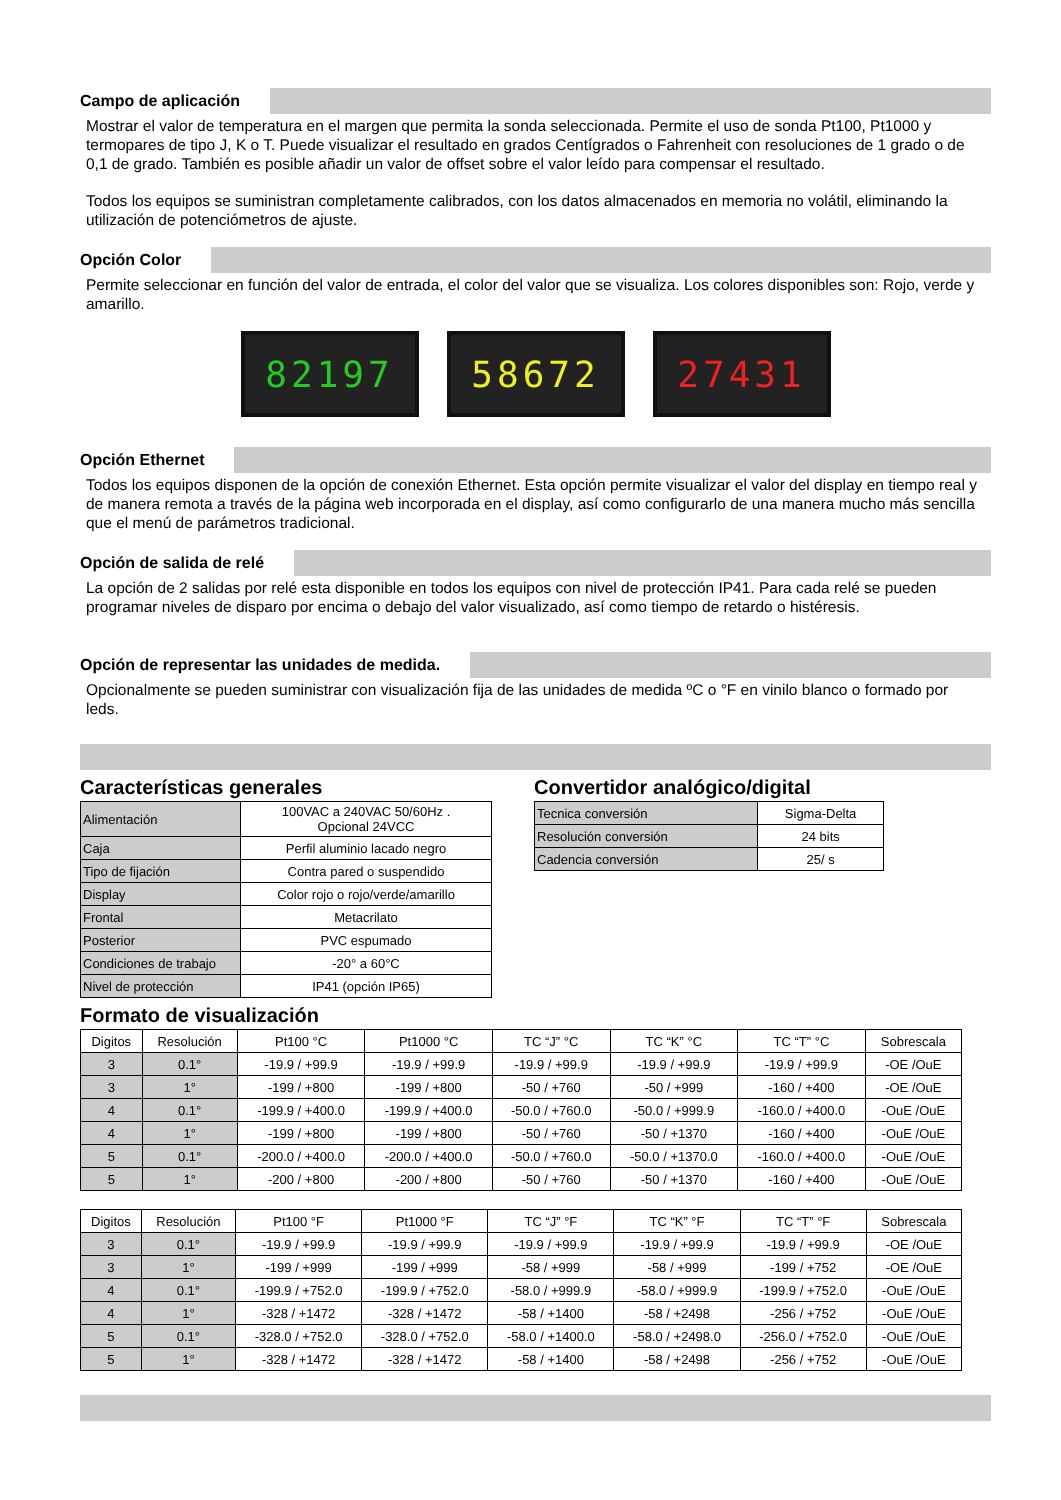Campo de aplicación
Mostrar el valor de temperatura en el margen que permita la sonda seleccionada. Permite el uso de sonda Pt100, Pt1000 y termopares de tipo J, K o T. Puede visualizar el resultado en grados Centígrados o Fahrenheit con resoluciones de 1 grado o de 0,1 de grado. También es posible añadir un valor de offset sobre el valor leído para compensar el resultado.
Todos los equipos se suministran completamente calibrados, con los datos almacenados en memoria no volátil, eliminando la utilización de potenciómetros de ajuste.
Opción Color
Permite seleccionar en función del valor de entrada, el color del valor que se visualiza. Los colores disponibles son: Rojo, verde y amarillo.
82197 58672 27431
Opción Ethernet
Todos los equipos disponen de la opción de conexión Ethernet. Esta opción permite visualizar el valor del display en tiempo real y de manera remota a través de la página web incorporada en el display, así como configurarlo de una manera mucho más sencilla que el menú de parámetros tradicional.
Opción de salida de relé
La opción de 2 salidas por relé esta disponible en todos los equipos con nivel de protección IP41. Para cada relé se pueden programar niveles de disparo por encima o debajo del valor visualizado, así como tiempo de retardo o histéresis.
Opción de representar las unidades de medida.
Opcionalmente se pueden suministrar con visualización fija de las unidades de medida ºC o °F en vinilo blanco o formado por leds.
Características generales
| Alimentación | 100VAC a 240VAC 50/60Hz . Opcional 24VCC |
| Caja | Perfil aluminio lacado negro |
| Tipo de fijación | Contra pared o suspendido |
| Display | Color rojo o rojo/verde/amarillo |
| Frontal | Metacrilato |
| Posterior | PVC espumado |
| Condiciones de trabajo | -20° a 60°C |
| Nivel de protección | IP41 (opción IP65) |
Convertidor analógico/digital
| Tecnica conversión | Sigma-Delta |
| Resolución conversión | 24 bits |
| Cadencia conversión | 25/ s |
Formato de visualización
| Digitos | Resolución | Pt100 °C | Pt1000 °C | TC “J” °C | TC “K” °C | TC “T” °C | Sobrescala |
| --- | --- | --- | --- | --- | --- | --- | --- |
| 3 | 0.1° | -19.9 / +99.9 | -19.9 / +99.9 | -19.9 / +99.9 | -19.9 / +99.9 | -19.9 / +99.9 | -OE /OuE |
| 3 | 1° | -199 / +800 | -199 / +800 | -50 / +760 | -50 / +999 | -160 / +400 | -OE /OuE |
| 4 | 0.1° | -199.9 / +400.0 | -199.9 / +400.0 | -50.0 / +760.0 | -50.0 / +999.9 | -160.0 / +400.0 | -OuE /OuE |
| 4 | 1° | -199 / +800 | -199 / +800 | -50 / +760 | -50 / +1370 | -160 / +400 | -OuE /OuE |
| 5 | 0.1° | -200.0 / +400.0 | -200.0 / +400.0 | -50.0 / +760.0 | -50.0 / +1370.0 | -160.0 / +400.0 | -OuE /OuE |
| 5 | 1° | -200 / +800 | -200 / +800 | -50 / +760 | -50 / +1370 | -160 / +400 | -OuE /OuE |
| Digitos | Resolución | Pt100 °F | Pt1000 °F | TC “J” °F | TC “K” °F | TC “T” °F | Sobrescala |
| --- | --- | --- | --- | --- | --- | --- | --- |
| 3 | 0.1° | -19.9 / +99.9 | -19.9 / +99.9 | -19.9 / +99.9 | -19.9 / +99.9 | -19.9 / +99.9 | -OE /OuE |
| 3 | 1° | -199 / +999 | -199 / +999 | -58 / +999 | -58 / +999 | -199 / +752 | -OE /OuE |
| 4 | 0.1° | -199.9 / +752.0 | -199.9 / +752.0 | -58.0 / +999.9 | -58.0 / +999.9 | -199.9 / +752.0 | -OuE /OuE |
| 4 | 1° | -328 / +1472 | -328 / +1472 | -58 / +1400 | -58 / +2498 | -256 / +752 | -OuE /OuE |
| 5 | 0.1° | -328.0 / +752.0 | -328.0 / +752.0 | -58.0 / +1400.0 | -58.0 / +2498.0 | -256.0 / +752.0 | -OuE /OuE |
| 5 | 1° | -328 / +1472 | -328 / +1472 | -58 / +1400 | -58 / +2498 | -256 / +752 | -OuE /OuE |